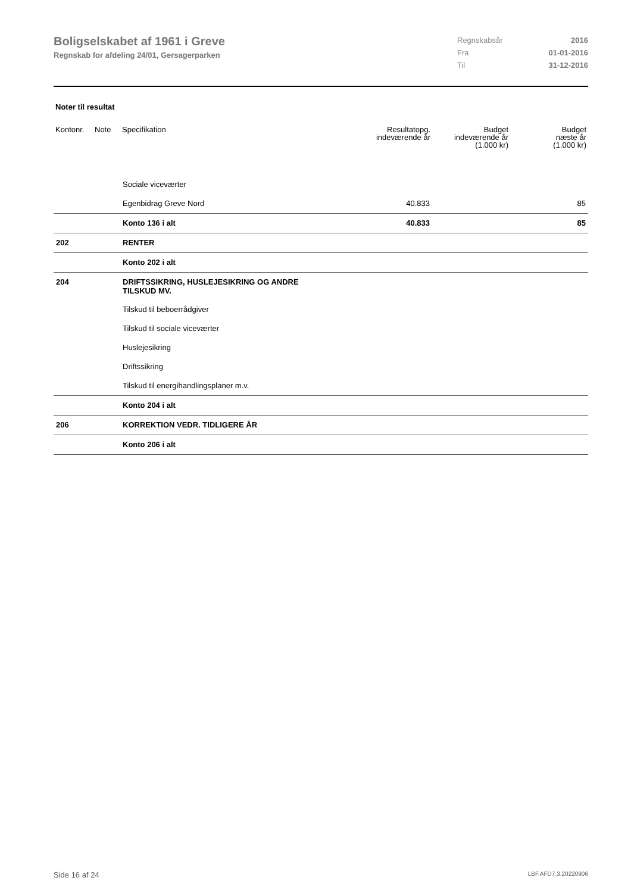Boligselskabet af 1961 i Greve
Regnskab for afdeling 24/01, Gersagerparken
| Regnskabsår | 2016 |
| Fra | 01-01-2016 |
| Til | 31-12-2016 |
Noter til resultat
| Kontonr. | Note | Specifikation | Resultatopg. indeværende år | Budget indeværende år (1.000 kr) | Budget næste år (1.000 kr) |
| --- | --- | --- | --- | --- | --- |
| | | Sociale viceværter | | | |
| | | Egenbidrag Greve Nord | 40.833 | | 85 |
| | | Konto 136 i alt | 40.833 | | 85 |
| 202 | | RENTER | | | |
| | | Konto 202 i alt | | | |
| 204 | | DRIFTSSIKRING, HUSLEJESIKRING OG ANDRE TILSKUD MV. | | | |
| | | Tilskud til beboerrådgiver | | | |
| | | Tilskud til sociale viceværter | | | |
| | | Huslejesikring | | | |
| | | Driftssikring | | | |
| | | Tilskud til energihandlingsplaner m.v. | | | |
| | | Konto 204 i alt | | | |
| 206 | | KORREKTION VEDR. TIDLIGERE ÅR | | | |
| | | Konto 206 i alt | | | |
Side 16 af 24 LBF.AFD7.3.20220906